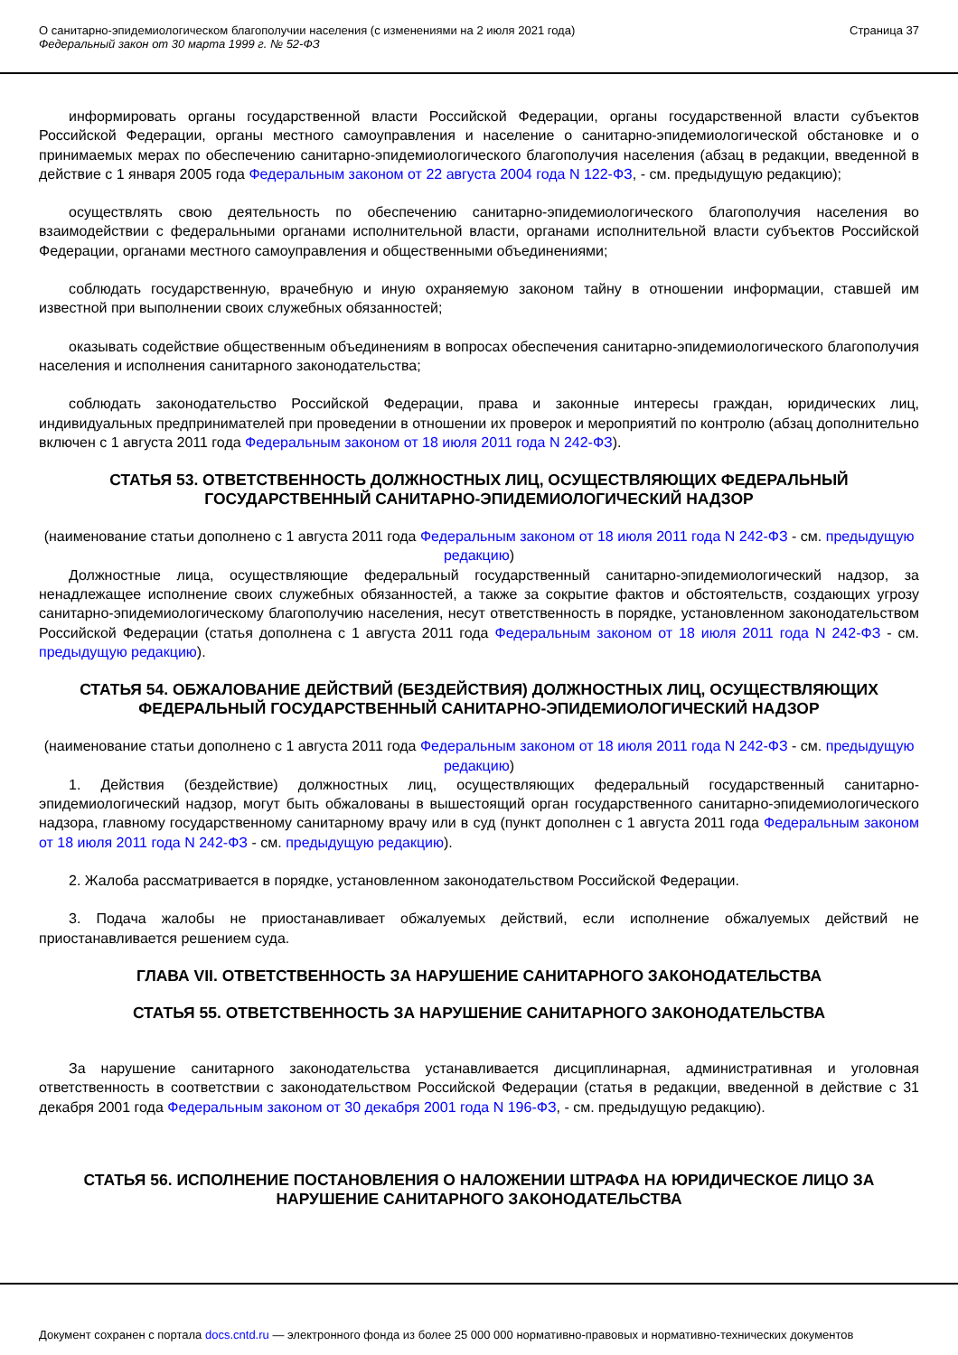О санитарно-эпидемиологическом благополучии населения (с изменениями на 2 июля 2021 года)
Федеральный закон от 30 марта 1999 г. № 52-ФЗ
Страница 37
информировать органы государственной власти Российской Федерации, органы государственной власти субъектов Российской Федерации, органы местного самоуправления и население о санитарно-эпидемиологической обстановке и о принимаемых мерах по обеспечению санитарно-эпидемиологического благополучия населения (абзац в редакции, введенной в действие с 1 января 2005 года Федеральным законом от 22 августа 2004 года N 122-ФЗ, - см. предыдущую редакцию);
осуществлять свою деятельность по обеспечению санитарно-эпидемиологического благополучия населения во взаимодействии с федеральными органами исполнительной власти, органами исполнительной власти субъектов Российской Федерации, органами местного самоуправления и общественными объединениями;
соблюдать государственную, врачебную и иную охраняемую законом тайну в отношении информации, ставшей им известной при выполнении своих служебных обязанностей;
оказывать содействие общественным объединениям в вопросах обеспечения санитарно-эпидемиологического благополучия населения и исполнения санитарного законодательства;
соблюдать законодательство Российской Федерации, права и законные интересы граждан, юридических лиц, индивидуальных предпринимателей при проведении в отношении их проверок и мероприятий по контролю (абзац дополнительно включен с 1 августа 2011 года Федеральным законом от 18 июля 2011 года N 242-ФЗ).
СТАТЬЯ 53. ОТВЕТСТВЕННОСТЬ ДОЛЖНОСТНЫХ ЛИЦ, ОСУЩЕСТВЛЯЮЩИХ ФЕДЕРАЛЬНЫЙ ГОСУДАРСТВЕННЫЙ САНИТАРНО-ЭПИДЕМИОЛОГИЧЕСКИЙ НАДЗОР
(наименование статьи дополнено с 1 августа 2011 года Федеральным законом от 18 июля 2011 года N 242-ФЗ - см. предыдущую редакцию)
Должностные лица, осуществляющие федеральный государственный санитарно-эпидемиологический надзор, за ненадлежащее исполнение своих служебных обязанностей, а также за сокрытие фактов и обстоятельств, создающих угрозу санитарно-эпидемиологическому благополучию населения, несут ответственность в порядке, установленном законодательством Российской Федерации (статья дополнена с 1 августа 2011 года Федеральным законом от 18 июля 2011 года N 242-ФЗ - см. предыдущую редакцию).
СТАТЬЯ 54. ОБЖАЛОВАНИЕ ДЕЙСТВИЙ (БЕЗДЕЙСТВИЯ) ДОЛЖНОСТНЫХ ЛИЦ, ОСУЩЕСТВЛЯЮЩИХ ФЕДЕРАЛЬНЫЙ ГОСУДАРСТВЕННЫЙ САНИТАРНО-ЭПИДЕМИОЛОГИЧЕСКИЙ НАДЗОР
(наименование статьи дополнено с 1 августа 2011 года Федеральным законом от 18 июля 2011 года N 242-ФЗ - см. предыдущую редакцию)
1. Действия (бездействие) должностных лиц, осуществляющих федеральный государственный санитарно-эпидемиологический надзор, могут быть обжалованы в вышестоящий орган государственного санитарно-эпидемиологического надзора, главному государственному санитарному врачу или в суд (пункт дополнен с 1 августа 2011 года Федеральным законом от 18 июля 2011 года N 242-ФЗ - см. предыдущую редакцию).
2. Жалоба рассматривается в порядке, установленном законодательством Российской Федерации.
3. Подача жалобы не приостанавливает обжалуемых действий, если исполнение обжалуемых действий не приостанавливается решением суда.
ГЛАВА VII. ОТВЕТСТВЕННОСТЬ ЗА НАРУШЕНИЕ САНИТАРНОГО ЗАКОНОДАТЕЛЬСТВА
СТАТЬЯ 55. ОТВЕТСТВЕННОСТЬ ЗА НАРУШЕНИЕ САНИТАРНОГО ЗАКОНОДАТЕЛЬСТВА
За нарушение санитарного законодательства устанавливается дисциплинарная, административная и уголовная ответственность в соответствии с законодательством Российской Федерации (статья в редакции, введенной в действие с 31 декабря 2001 года Федеральным законом от 30 декабря 2001 года N 196-ФЗ, - см. предыдущую редакцию).
СТАТЬЯ 56. ИСПОЛНЕНИЕ ПОСТАНОВЛЕНИЯ О НАЛОЖЕНИИ ШТРАФА НА ЮРИДИЧЕСКОЕ ЛИЦО ЗА НАРУШЕНИЕ САНИТАРНОГО ЗАКОНОДАТЕЛЬСТВА
Документ сохранен с портала docs.cntd.ru — электронного фонда из более 25 000 000 нормативно-правовых и нормативно-технических документов